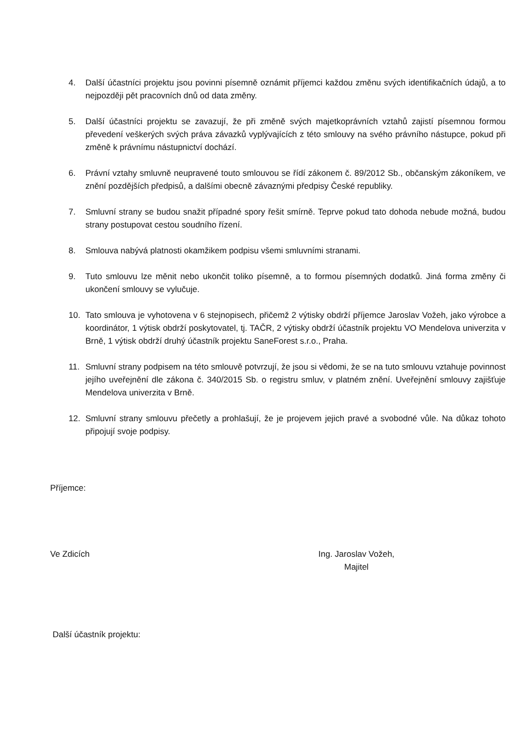4. Další účastníci projektu jsou povinni písemně oznámit příjemci každou změnu svých identifikačních údajů, a to nejpozději pět pracovních dnů od data změny.
5. Další účastníci projektu se zavazují, že při změně svých majetkoprávních vztahů zajistí písemnou formou převedení veškerých svých práva závazků vyplývajících z této smlouvy na svého právního nástupce, pokud při změně k právnímu nástupnictví dochází.
6. Právní vztahy smluvně neupravené touto smlouvou se řídí zákonem č. 89/2012 Sb., občanským zákoníkem, ve znění pozdějších předpisů, a dalšími obecně závaznými předpisy České republiky.
7. Smluvní strany se budou snažit případné spory řešit smírně. Teprve pokud tato dohoda nebude možná, budou strany postupovat cestou soudního řízení.
8. Smlouva nabývá platnosti okamžikem podpisu všemi smluvními stranami.
9. Tuto smlouvu lze měnit nebo ukončit toliko písemně, a to formou písemných dodatků. Jiná forma změny či ukončení smlouvy se vylučuje.
10. Tato smlouva je vyhotovena v 6 stejnopisech, přičemž 2 výtisky obdrží příjemce Jaroslav Vožeh, jako výrobce a koordinátor, 1 výtisk obdrží poskytovatel, tj. TAČR, 2 výtisky obdrží účastník projektu VO Mendelova univerzita v Brně, 1 výtisk obdrží druhý účastník projektu SaneForest s.r.o., Praha.
11. Smluvní strany podpisem na této smlouvě potvrzují, že jsou si vědomi, že se na tuto smlouvu vztahuje povinnost jejího uveřejnění dle zákona č. 340/2015 Sb. o registru smluv, v platném znění. Uveřejnění smlouvy zajišťuje Mendelova univerzita v Brně.
12. Smluvní strany smlouvu přečetly a prohlašují, že je projevem jejich pravé a svobodné vůle. Na důkaz tohoto připojují svoje podpisy.
Příjemce:
Ve Zdicích Ing. Jaroslav Vožeh,
Majitel
Další účastník projektu: